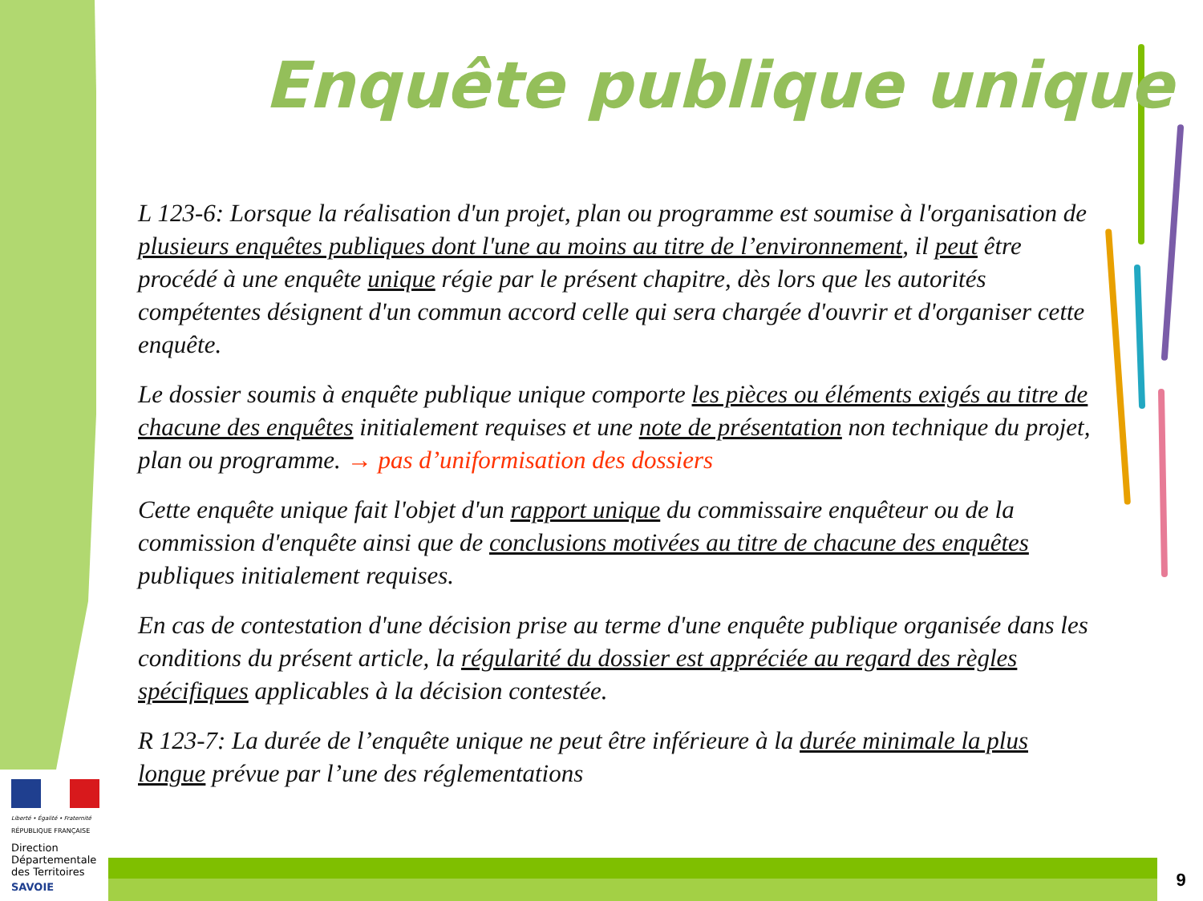Enquête publique unique
L 123-6: Lorsque la réalisation d'un projet, plan ou programme est soumise à l'organisation de plusieurs enquêtes publiques dont l'une au moins au titre de l’environnement, il peut être procédé à une enquête unique régie par le présent chapitre, dès lors que les autorités compétentes désignent d'un commun accord celle qui sera chargée d'ouvrir et d'organiser cette enquête.
Le dossier soumis à enquête publique unique comporte les pièces ou éléments exigés au titre de chacune des enquêtes initialement requises et une note de présentation non technique du projet, plan ou programme. → pas d’uniformisation des dossiers
Cette enquête unique fait l'objet d'un rapport unique du commissaire enquêteur ou de la commission d'enquête ainsi que de conclusions motivées au titre de chacune des enquêtes publiques initialement requises.
En cas de contestation d'une décision prise au terme d'une enquête publique organisée dans les conditions du présent article, la régularité du dossier est appréciée au regard des règles spécifiques applicables à la décision contestée.
R 123-7: La durée de l’enquête unique ne peut être inférieure à la durée minimale la plus longue prévue par l’une des réglementations
Liberté • Égalité • Fraternité
RÉPUBLIQUE FRANÇAISE
Direction
Départementale
des Territoires
SAVOIE
9